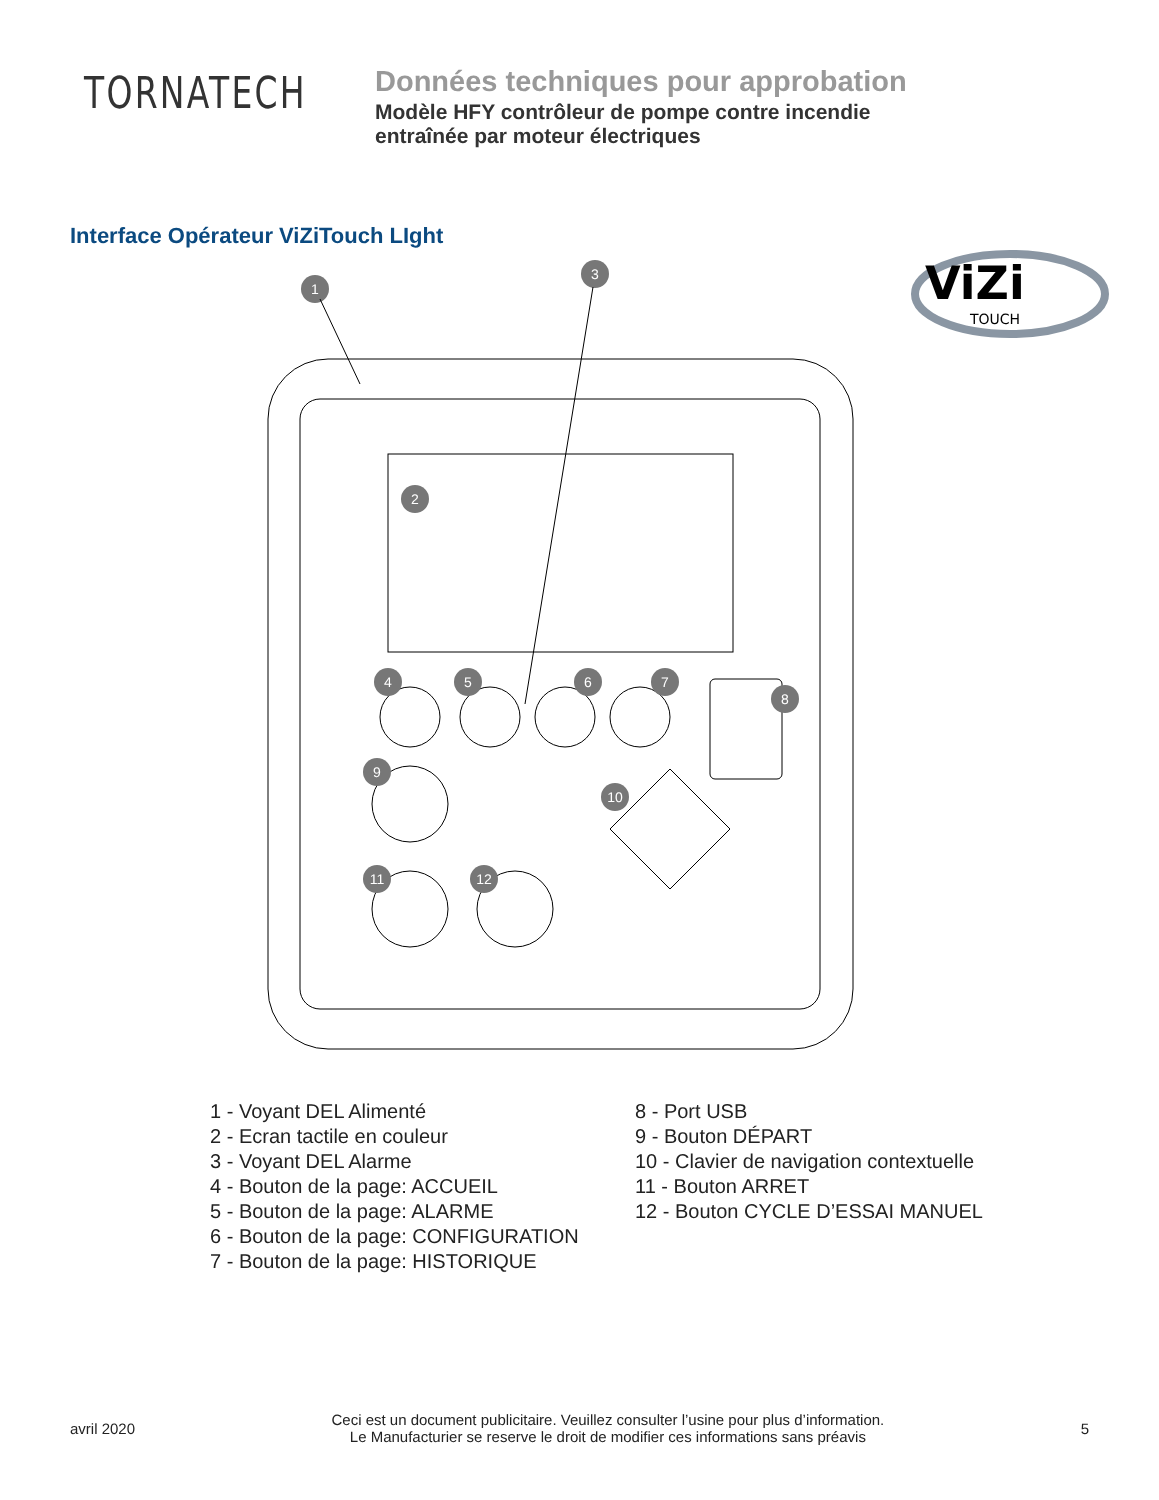TORNATECH
Données techniques pour approbation
Modèle HFY contrôleur de pompe contre incendie
entraînée par moteur électriques
Interface Opérateur ViZiTouch LIght
ViZi
TOUCH
1
3
2
4
5
6
7
8
9
10
11
12
1 - Voyant DEL Alimenté
2 - Ecran tactile en couleur
3 - Voyant DEL Alarme
4 - Bouton de la page: ACCUEIL
5 - Bouton de la page: ALARME
6 - Bouton de la page: CONFIGURATION
7 - Bouton de la page: HISTORIQUE
8 - Port USB
9 - Bouton DÉPART
10 - Clavier de navigation contextuelle
11 - Bouton ARRET
12 - Bouton CYCLE D’ESSAI MANUEL
avril 2020
Ceci est un document publicitaire. Veuillez consulter l’usine pour plus d’information.
Le Manufacturier se reserve le droit de modifier ces informations sans préavis
5